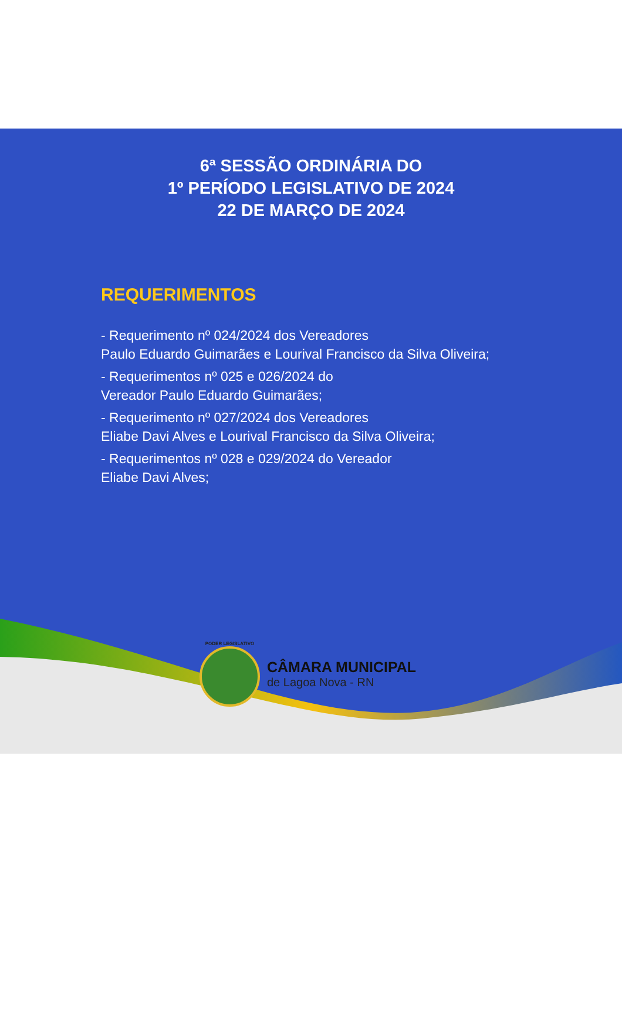6ª SESSÃO ORDINÁRIA DO
1º PERÍODO LEGISLATIVO DE 2024
22 DE MARÇO DE 2024
REQUERIMENTOS
- Requerimento nº 024/2024 dos Vereadores
Paulo Eduardo Guimarães e Lourival Francisco da Silva Oliveira;
- Requerimentos nº 025 e 026/2024 do
Vereador Paulo Eduardo Guimarães;
- Requerimento nº 027/2024 dos Vereadores
Eliabe Davi Alves e Lourival Francisco da Silva Oliveira;
- Requerimentos nº 028 e 029/2024 do Vereador
Eliabe Davi Alves;
PODER LEGISLATIVO
CÂMARA MUNICIPAL
de Lagoa Nova - RN